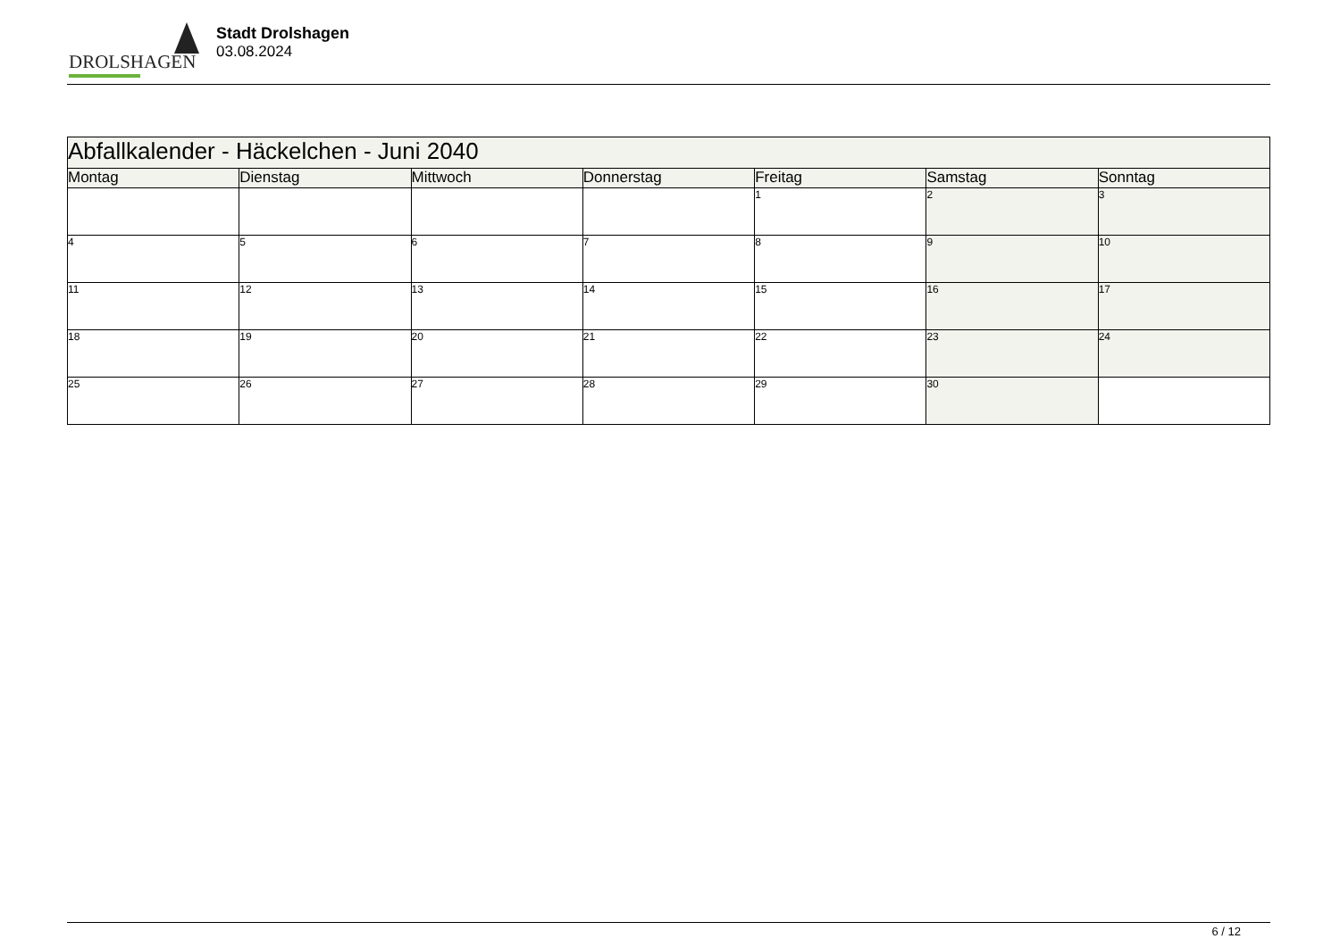DROLSHAGEN
Stadt Drolshagen
03.08.2024
| Abfallkalender - Häckelchen - Juni 2040 | | | | | | |
| Montag | Dienstag | Mittwoch | Donnerstag | Freitag | Samstag | Sonntag |
| | | | | 1 | 2 | 3 |
| 4 | 5 | 6 | 7 | 8 | 9 | 10 |
| 11 | 12 | 13 | 14 | 15 | 16 | 17 |
| 18 | 19 | 20 | 21 | 22 | 23 | 24 |
| 25 | 26 | 27 | 28 | 29 | 30 | |
6 / 12